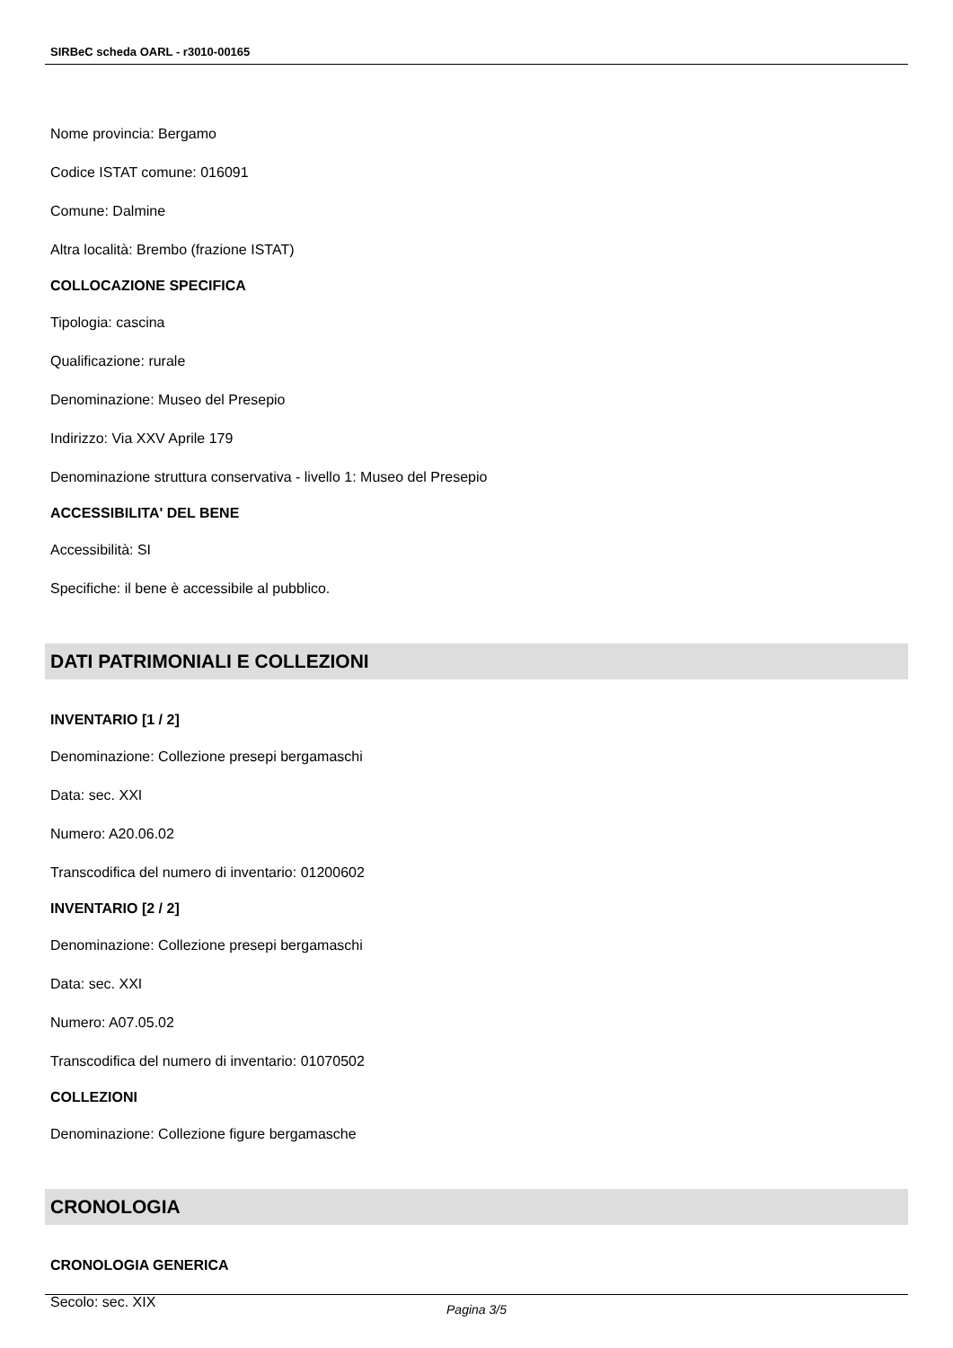SIRBeC scheda OARL - r3010-00165
Nome provincia: Bergamo
Codice ISTAT comune: 016091
Comune: Dalmine
Altra località: Brembo (frazione ISTAT)
COLLOCAZIONE SPECIFICA
Tipologia: cascina
Qualificazione: rurale
Denominazione: Museo del Presepio
Indirizzo: Via XXV Aprile 179
Denominazione struttura conservativa - livello 1: Museo del Presepio
ACCESSIBILITA' DEL BENE
Accessibilità: SI
Specifiche: il bene è accessibile al pubblico.
DATI PATRIMONIALI E COLLEZIONI
INVENTARIO [1 / 2]
Denominazione: Collezione presepi bergamaschi
Data: sec. XXI
Numero: A20.06.02
Transcodifica del numero di inventario: 01200602
INVENTARIO [2 / 2]
Denominazione: Collezione presepi bergamaschi
Data: sec. XXI
Numero: A07.05.02
Transcodifica del numero di inventario: 01070502
COLLEZIONI
Denominazione: Collezione figure bergamasche
CRONOLOGIA
CRONOLOGIA GENERICA
Secolo: sec. XIX
Pagina 3/5